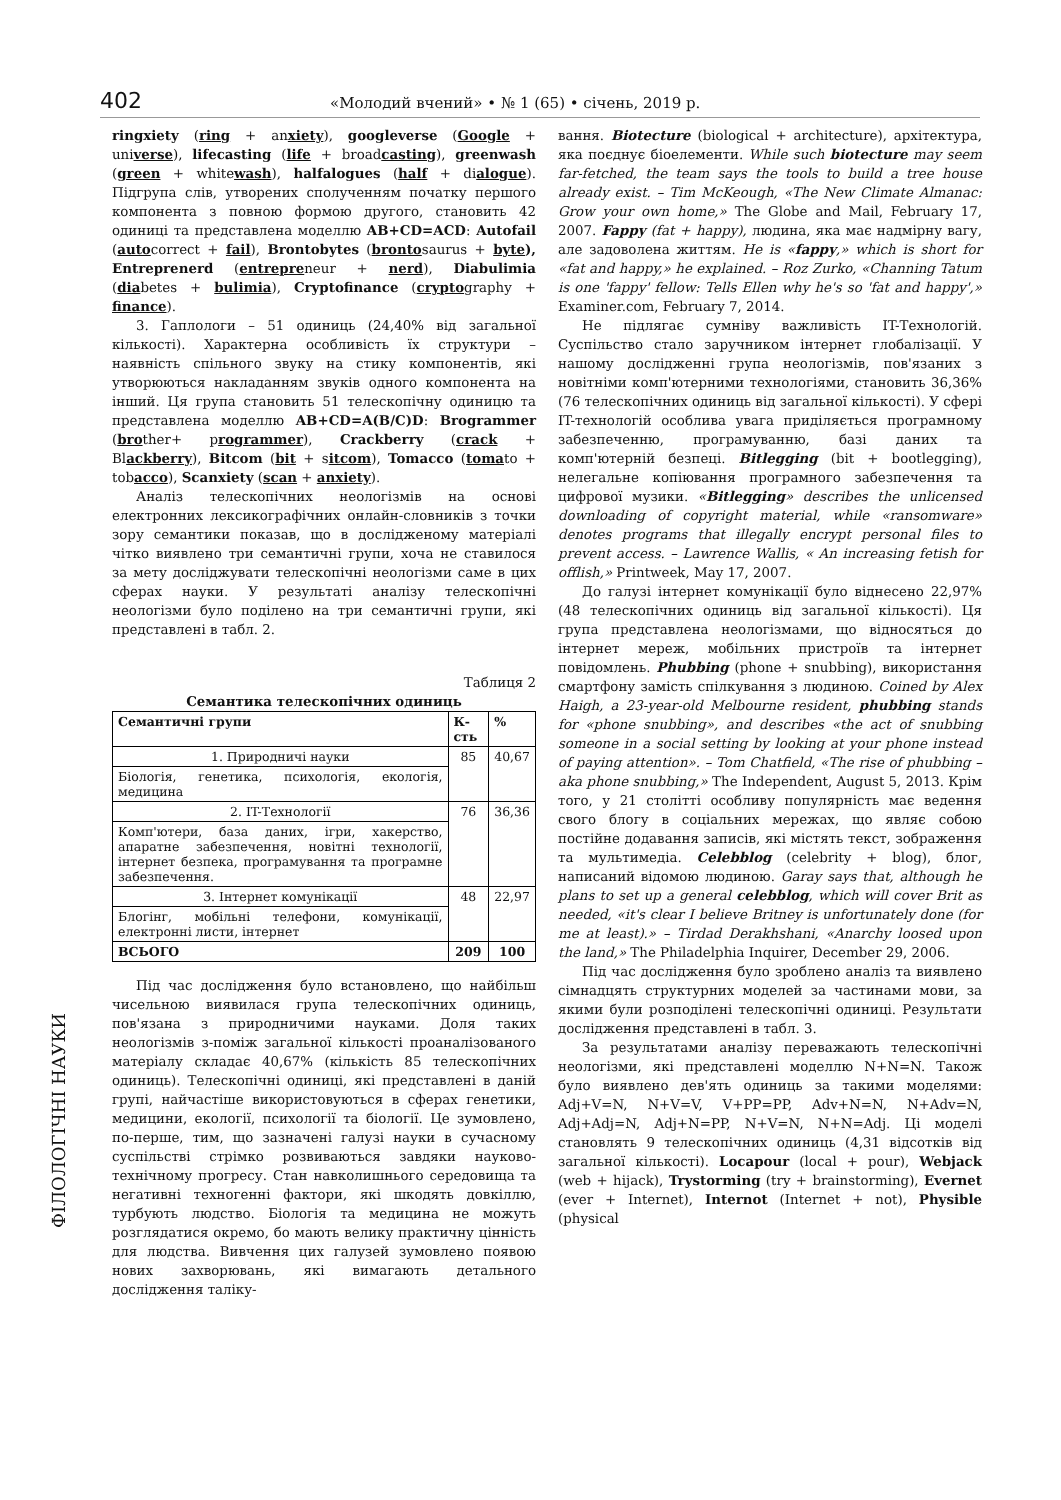402 «Молодий вчений» • № 1 (65) • січень, 2019 р.
ringxiety (ring + anxiety), googleverse (Google + universe), lifecasting (life + broadcasting), greenwash (green + whitewash), halfalogues (half + dialogue). Підгрупа слів, утворених сполученням початку першого компонента з повною формою другого, становить 42 одиниці та представлена моделлю AB+CD=ACD: Autofail (autocorrect + fail), Brontobytes (brontosaurus + byte), Entreprenerd (entrepreneur + nerd), Diabulimia (diabetes + bulimia), Cryptofinance (cryptography + finance).
3. Гаплологи – 51 одиниць (24,40% від загальної кількості). Характерна особливість їх структури – наявність спільного звуку на стику компонентів, які утворюються накладанням звуків одного компонента на інший. Ця група становить 51 телескопічну одиницю та представлена моделлю AB+CD=A(B/C)D: Brogrammer (brother+ programmer), Crackberry (crack + Blackberry), Bitcom (bit + sitcom), Tomacco (tomato + tobacco), Scanxiety (scan + anxiety).
Аналіз телескопічних неологізмів на основі електронних лексикографічних онлайн-словників з точки зору семантики показав, що в дослідженому матеріалі чітко виявлено три семантичні групи, хоча не ставилося за мету досліджувати телескопічні неологізми саме в цих сферах науки. У результаті аналізу телескопічні неологізми було поділено на три семантичні групи, які представлені в табл. 2.
Таблиця 2
Семантика телескопічних одиниць
| Семантичні групи | К-сть | % |
| --- | --- | --- |
| 1. Природничі науки | 85 | 40,67 |
| Біологія, генетика, психологія, екологія, медицина | | |
| 2. IT-Технології | 76 | 36,36 |
| Комп'ютери, база даних, ігри, хакерство, апаратне забезпечення, новітні технології, інтернет безпека, програмування та програмне забезпечення. | | |
| 3. Інтернет комунікації | 48 | 22,97 |
| Блогінг, мобільні телефони, комунікації, електронні листи, інтернет | | |
| ВСЬОГО | 209 | 100 |
Під час дослідження було встановлено, що найбільш чисельною виявилася група телескопічних одиниць, пов'язана з природничими науками. Доля таких неологізмів з-поміж загальної кількості проаналізованого матеріалу складає 40,67% (кількість 85 телескопічних одиниць). Телескопічні одиниці, які представлені в даній групі, найчастіше використовуються в сферах генетики, медицини, екології, психології та біології. Це зумовлено, по-перше, тим, що зазначені галузі науки в сучасному суспільстві стрімко розвиваються завдяки науково-технічному прогресу. Стан навколишнього середовища та негативні техногенні фактори, які шкодять довкіллю, турбують людство. Біологія та медицина не можуть розглядатися окремо, бо мають велику практичну цінність для людства. Вивчення цих галузей зумовлено появою нових захворювань, які вимагають детального дослідження таліку-
вання. Biotecture (biological + architecture), архітектура, яка поєднує біоелементи. While such biotecture may seem far-fetched, the team says the tools to build a tree house already exist. – Tim McKeough, «The New Climate Almanac: Grow your own home,» The Globe and Mail, February 17, 2007. Fappy (fat + happy), людина, яка має надмірну вагу, але задоволена життям. He is «fappy,» which is short for «fat and happy,» he explained. – Roz Zurko, «Channing Tatum is one 'fappy' fellow: Tells Ellen why he's so 'fat and happy',» Examiner.com, February 7, 2014.
Не підлягає сумніву важливість IT-Технологій. Суспільство стало заручником інтернет глобалізації. У нашому дослідженні група неологізмів, пов'язаних з новітніми комп'ютерними технологіями, становить 36,36% (76 телескопічних одиниць від загальної кількості). У сфері IT-технологій особлива увага приділяється програмному забезпеченню, програмуванню, базі даних та комп'ютерній безпеці. Bitlegging (bit + bootlegging), нелегальне копіювання програмного забезпечення та цифрової музики. «Bitlegging» describes the unlicensed downloading of copyright material, while «ransomware» denotes programs that illegally encrypt personal files to prevent access. – Lawrence Wallis, « An increasing fetish for offlish,» Printweek, May 17, 2007.
До галузі інтернет комунікації було віднесено 22,97% (48 телескопічних одиниць від загальної кількості). Ця група представлена неологізмами, що відносяться до інтернет мереж, мобільних пристроїв та інтернет повідомлень. Phubbing (phone + snubbing), використання смартфону замість спілкування з людиною. Coined by Alex Haigh, a 23-year-old Melbourne resident, phubbing stands for «phone snubbing», and describes «the act of snubbing someone in a social setting by looking at your phone instead of paying attention». – Tom Chatfield, «The rise of phubbing – aka phone snubbing,» The Independent, August 5, 2013. Крім того, у 21 столітті особливу популярність має ведення свого блогу в соціальних мережах, що являє собою постійне додавання записів, які містять текст, зображення та мультимедіа. Celebblog (celebrity + blog), блог, написаний відомою людиною. Garay says that, although he plans to set up a general celebblog, which will cover Brit as needed, «it's clear I believe Britney is unfortunately done (for me at least).» – Tirdad Derakhshani, «Anarchy loosed upon the land,» The Philadelphia Inquirer, December 29, 2006.
Під час дослідження було зроблено аналіз та виявлено сімнадцять структурних моделей за частинами мови, за якими були розподілені телескопічні одиниці. Результати дослідження представлені в табл. 3.
За результатами аналізу переважають телескопічні неологізми, які представлені моделлю N+N=N. Також було виявлено дев'ять одиниць за такими моделями: Adj+V=N, N+V=V, V+PP=PP, Adv+N=N, N+Adv=N, Adj+Adj=N, Adj+N=PP, N+V=N, N+N=Adj. Ці моделі становлять 9 телескопічних одиниць (4,31 відсотків від загальної кількості). Locapour (local + pour), Webjack (web + hijack), Trystorming (try + brainstorming), Evernet (ever + Internet), Internot (Internet + not), Physible (physical
ФІЛОЛОГІЧНІ НАУКИ